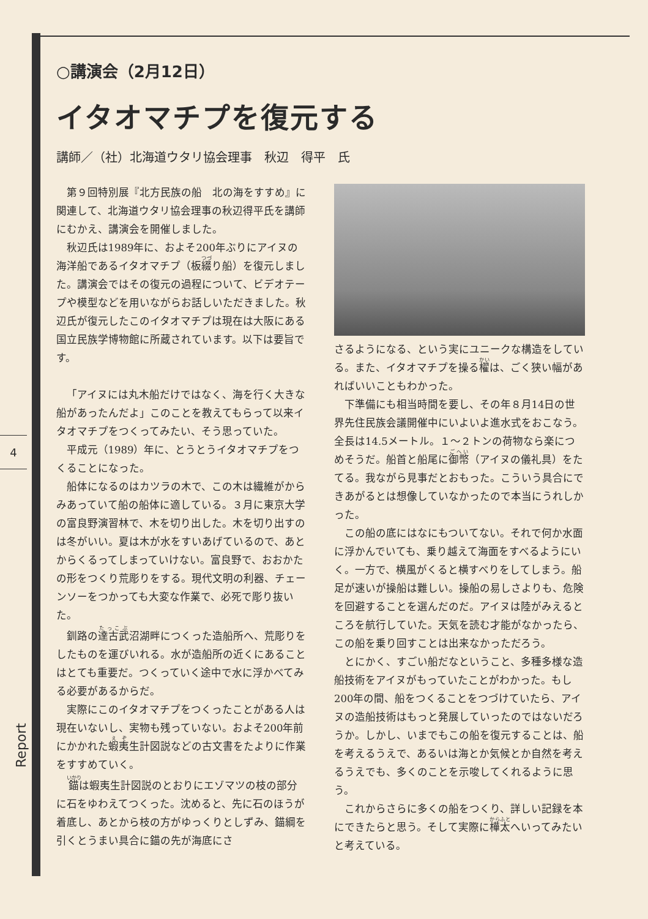4
Report
○講演会（2月12日）
イタオマチプを復元する
講師／（社）北海道ウタリ協会理事　秋辺　得平　氏
第９回特別展『北方民族の船　北の海をすすめ』に関連して、北海道ウタリ協会理事の秋辺得平氏を講師にむかえ、講演会を開催しました。
秋辺氏は1989年に、およそ200年ぶりにアイヌの海洋船であるイタオマチプ（板綴り船）を復元しました。講演会ではその復元の過程について、ビデオテープや模型などを用いながらお話しいただきました。秋辺氏が復元したこのイタオマチプは現在は大阪にある国立民族学博物館に所蔵されています。以下は要旨です。
「アイヌには丸木船だけではなく、海を行く大きな船があったんだよ」このことを教えてもらって以来イタオマチプをつくってみたい、そう思っていた。
平成元（1989）年に、とうとうイタオマチプをつくることになった。
船体になるのはカツラの木で、この木は繊維がからみあっていて船の船体に適している。３月に東京大学の富良野演習林で、木を切り出した。木を切り出すのは冬がいい。夏は木が水をすいあげているので、あとからくるってしまっていけない。富良野で、おおかたの形をつくり荒彫りをする。現代文明の利器、チェーンソーをつかっても大変な作業で、必死で彫り抜いた。
釧路の達古武沼湖畔につくった造船所へ、荒彫りをしたものを運びいれる。水が造船所の近くにあることはとても重要だ。つくっていく途中で水に浮かべてみる必要があるからだ。
実際にこのイタオマチプをつくったことがある人は現在いないし、実物も残っていない。およそ200年前にかかれた蝦夷生計図説などの古文書をたよりに作業をすすめていく。
錨は蝦夷生計図説のとおりにエゾマツの枝の部分に石をゆわえてつくった。沈めると、先に石のほうが着底し、あとから枝の方がゆっくりとしずみ、錨綱を引くとうまい具合に錨の先が海底にさ
さるようになる、という実にユニークな構造をしている。また、イタオマチプを操る櫂は、ごく狭い幅があればいいこともわかった。
下準備にも相当時間を要し、その年８月14日の世界先住民族会議開催中にいよいよ進水式をおこなう。全長は14.5メートル。１～２トンの荷物なら楽につめそうだ。船首と船尾に御幣（アイヌの儀礼具）をたてる。我ながら見事だとおもった。こういう具合にできあがるとは想像していなかったので本当にうれしかった。
この船の底にはなにもついてない。それで何か水面に浮かんでいても、乗り越えて海面をすべるようにいく。一方で、横風がくると横すべりをしてしまう。船足が速いが操船は難しい。操船の易しさよりも、危険を回避することを選んだのだ。アイヌは陸がみえるところを航行していた。天気を読む才能がなかったら、この船を乗り回すことは出来なかっただろう。
とにかく、すごい船だなということ、多種多様な造船技術をアイヌがもっていたことがわかった。もし200年の間、船をつくることをつづけていたら、アイヌの造船技術はもっと発展していったのではないだろうか。しかし、いまでもこの船を復元することは、船を考えるうえで、あるいは海とか気候とか自然を考えるうえでも、多くのことを示唆してくれるように思う。
これからさらに多くの船をつくり、詳しい記録を本にできたらと思う。そして実際に樺太へいってみたいと考えている。